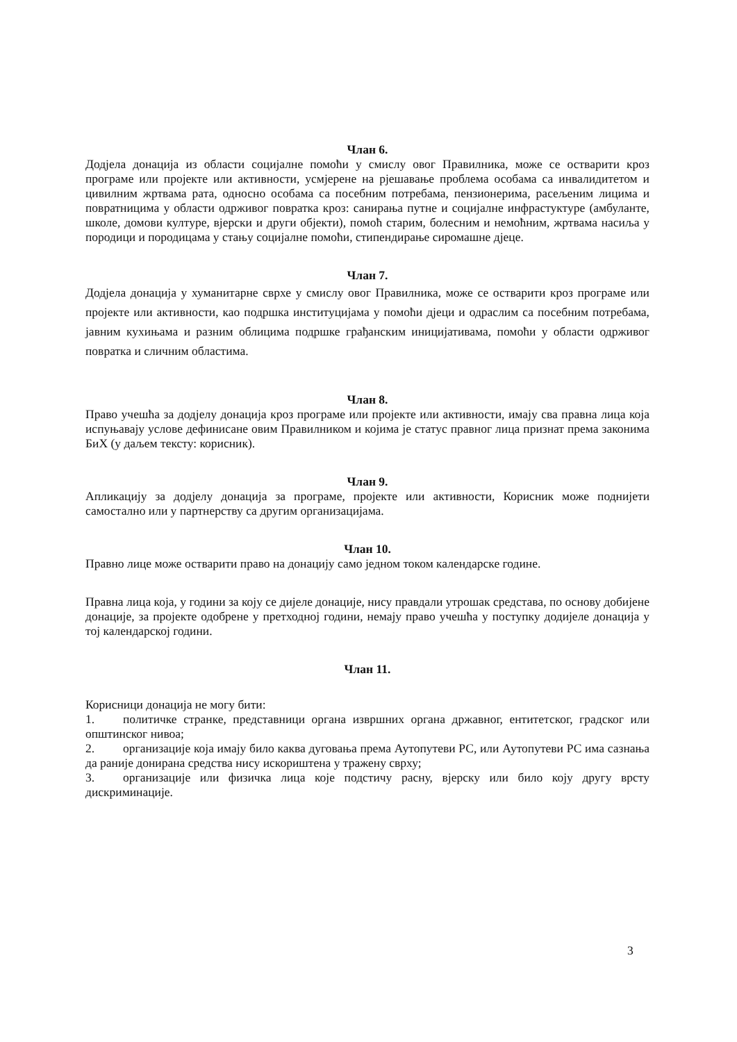Члан 6.
Додјела донација из области социјалне помоћи у смислу овог Правилника, може се остварити кроз програме или пројекте или активности, усмјерене на рјешавање проблема особама са инвалидитетом и цивилним жртвама рата, односно особама са посебним потребама, пензионерима, расељеним лицима и повратницима у области одрживог повратка кроз: санирања путне и социјалне инфрастуктуре (амбуланте, школе, домови културе, вјерски и други објекти), помоћ старим, болесним и немоћним, жртвама насиља у породици и породицама у стању социјалне помоћи, стипендирање сиромашне дјеце.
Члан 7.
Додјела донација у хуманитарне сврхе у смислу овог Правилника, може се остварити кроз програме или пројекте или активности, као подршка институцијама у помоћи дјеци и одраслим са посебним потребама, јавним кухињама и разним облицима подршке грађанским иницијативама, помоћи у области одрживог повратка и сличним областима.
Члан 8.
Право учешћа за додјелу донација кроз програме или пројекте или активности, имају сва правна лица која испуњавају услове дефинисане овим Правилником и којима је статус правног лица признат према законима БиХ (у даљем тексту: корисник).
Члан 9.
Апликацију за додјелу донација за програме, пројекте или активности, Корисник може поднијети самостално или у партнерству са другим организацијама.
Члан 10.
Правно лице може остварити право на донацију само једном током календарске године.
Правна лица која, у години за коју се дијеле донације, нису правдали утрошак средстава, по основу добијене донације, за пројекте одобрене у претходној години, немају право учешћа у поступку додијеле донација у тој календарској години.
Члан 11.
Корисници донација не могу бити:
1. политичке странке, представници органа извршних органа државног, ентитетског, градског или општинског нивоа;
2. организације која имају било каква дуговања према Аутопутеви РС, или Аутопутеви РС има сазнања да раније донирана средства нису искориштена у тражену сврху;
3. организације или физичка лица које подстичу расну, вјерску или било коју другу врсту дискриминације.
3